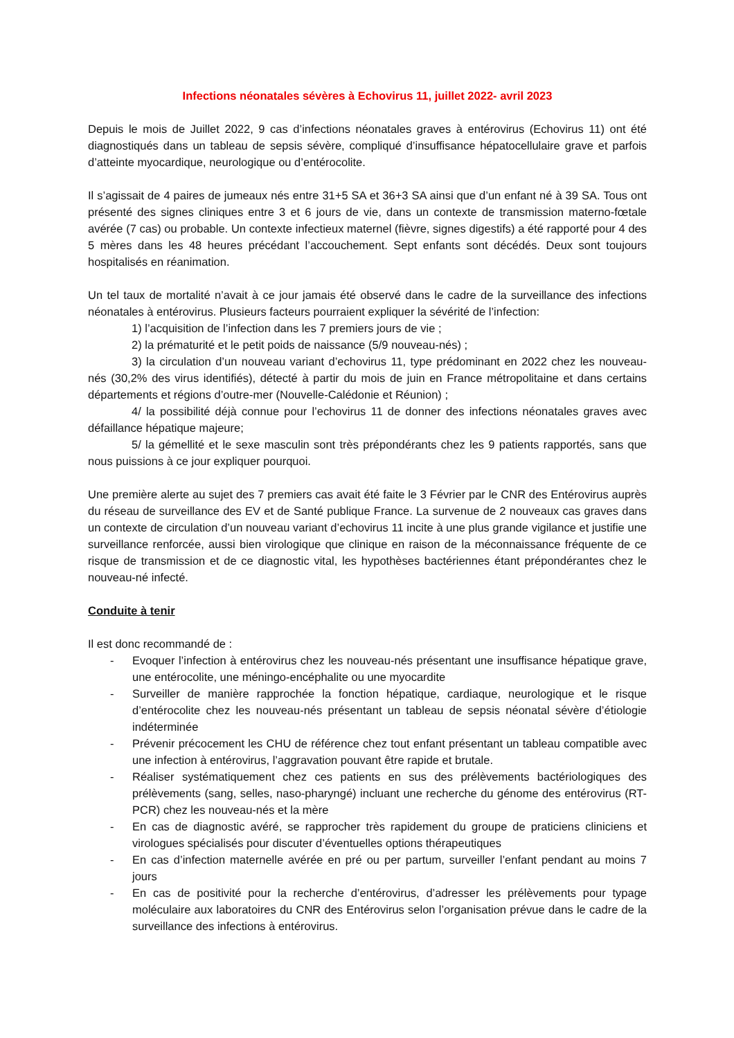Infections néonatales sévères à Echovirus 11, juillet 2022- avril 2023
Depuis le mois de Juillet 2022, 9 cas d’infections néonatales graves à entérovirus (Echovirus 11) ont été diagnostiqués dans un tableau de sepsis sévère, compliqué d’insuffisance hépatocellulaire grave et parfois d’atteinte myocardique, neurologique ou d’entérocolite.
Il s’agissait de 4 paires de jumeaux nés entre 31+5 SA et 36+3 SA ainsi que d’un enfant né à 39 SA. Tous ont présenté des signes cliniques entre 3 et 6 jours de vie, dans un contexte de transmission materno-fœtale avérée (7 cas) ou probable. Un contexte infectieux maternel (fièvre, signes digestifs) a été rapporté pour 4 des 5 mères dans les 48 heures précédant l’accouchement. Sept enfants sont décédés. Deux sont toujours hospitalisés en réanimation.
Un tel taux de mortalité n’avait à ce jour jamais été observé dans le cadre de la surveillance des infections néonatales à entérovirus. Plusieurs facteurs pourraient expliquer la sévérité de l’infection:
1) l’acquisition de l’infection dans les 7 premiers jours de vie ;
2) la prématurité et le petit poids de naissance (5/9 nouveau-nés) ;
3) la circulation d’un nouveau variant d’echovirus 11, type prédominant en 2022 chez les nouveau-nés (30,2% des virus identifiés), détecté à partir du mois de juin en France métropolitaine et dans certains départements et régions d’outre-mer (Nouvelle-Calédonie et Réunion) ;
4/ la possibilité déjà connue pour l’echovirus 11 de donner des infections néonatales graves avec défaillance hépatique majeure;
5/ la gémellité et le sexe masculin sont très prépondérants chez les 9 patients rapportés, sans que nous puissions à ce jour expliquer pourquoi.
Une première alerte au sujet des 7 premiers cas avait été faite le 3 Février par le CNR des Entérovirus auprès du réseau de surveillance des EV et de Santé publique France. La survenue de 2 nouveaux cas graves dans un contexte de circulation d’un nouveau variant d’echovirus 11 incite à une plus grande vigilance et justifie une surveillance renforcée, aussi bien virologique que clinique en raison de la méconnaissance fréquente de ce risque de transmission et de ce diagnostic vital, les hypothèses bactériennes étant prépondérantes chez le nouveau-né infecté.
Conduite à tenir
Il est donc recommandé de :
- Evoquer l’infection à entérovirus chez les nouveau-nés présentant une insuffisance hépatique grave, une entérocolite, une méningo-encéphalite ou une myocardite
- Surveiller de manière rapprochée la fonction hépatique, cardiaque, neurologique et le risque d’entérocolite chez les nouveau-nés présentant un tableau de sepsis néonatal sévère d’étiologie indéterminée
- Prévenir précocement les CHU de référence chez tout enfant présentant un tableau compatible avec une infection à entérovirus, l’aggravation pouvant être rapide et brutale.
- Réaliser systématiquement chez ces patients en sus des prélèvements bactériologiques des prélèvements (sang, selles, naso-pharyngé) incluant une recherche du génome des entérovirus (RT-PCR) chez les nouveau-nés et la mère
- En cas de diagnostic avéré, se rapprocher très rapidement du groupe de praticiens cliniciens et virologues spécialisés pour discuter d’éventuelles options thérapeutiques
- En cas d’infection maternelle avérée en pré ou per partum, surveiller l’enfant pendant au moins 7 jours
- En cas de positivité pour la recherche d’entérovirus, d’adresser les prélèvements pour typage moléculaire aux laboratoires du CNR des Entérovirus selon l’organisation prévue dans le cadre de la surveillance des infections à entérovirus.